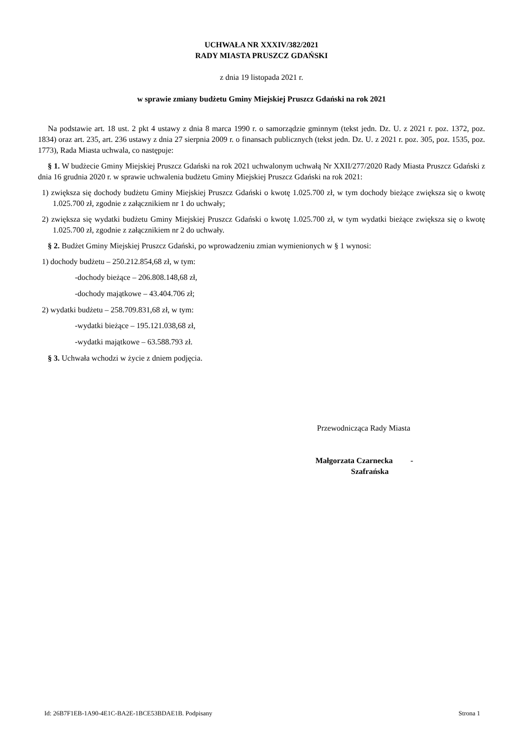UCHWAŁA NR XXXIV/382/2021
RADY MIASTA PRUSZCZ GDAŃSKI
z dnia 19 listopada 2021 r.
w sprawie zmiany budżetu Gminy Miejskiej Pruszcz Gdański na rok 2021
Na podstawie art. 18 ust. 2 pkt 4 ustawy z dnia 8 marca 1990 r. o samorządzie gminnym (tekst jedn. Dz. U. z 2021 r. poz. 1372, poz. 1834) oraz art. 235, art. 236 ustawy z dnia 27 sierpnia 2009 r. o finansach publicznych (tekst jedn. Dz. U. z 2021 r. poz. 305, poz. 1535, poz. 1773), Rada Miasta uchwala, co następuje:
§ 1. W budżecie Gminy Miejskiej Pruszcz Gdański na rok 2021 uchwalonym uchwałą Nr XXII/277/2020 Rady Miasta Pruszcz Gdański z dnia 16 grudnia 2020 r. w sprawie uchwalenia budżetu Gminy Miejskiej Pruszcz Gdański na rok 2021:
1) zwiększa się dochody budżetu Gminy Miejskiej Pruszcz Gdański o kwotę 1.025.700 zł, w tym dochody bieżące zwiększa się o kwotę 1.025.700 zł, zgodnie z załącznikiem nr 1 do uchwały;
2) zwiększa się wydatki budżetu Gminy Miejskiej Pruszcz Gdański o kwotę 1.025.700 zł, w tym wydatki bieżące zwiększa się o kwotę 1.025.700 zł, zgodnie z załącznikiem nr 2 do uchwały.
§ 2. Budżet Gminy Miejskiej Pruszcz Gdański, po wprowadzeniu zmian wymienionych w § 1 wynosi:
1) dochody budżetu – 250.212.854,68 zł, w tym:
-dochody bieżące – 206.808.148,68 zł,
-dochody majątkowe – 43.404.706 zł;
2) wydatki budżetu – 258.709.831,68 zł, w tym:
-wydatki bieżące – 195.121.038,68 zł,
-wydatki majątkowe – 63.588.793 zł.
§ 3. Uchwała wchodzi w życie z dniem podjęcia.
Przewodnicząca Rady Miasta
Małgorzata Czarnecka -
Szafrańska
Id: 26B7F1EB-1A90-4E1C-BA2E-1BCE53BDAE1B. Podpisany Strona 1